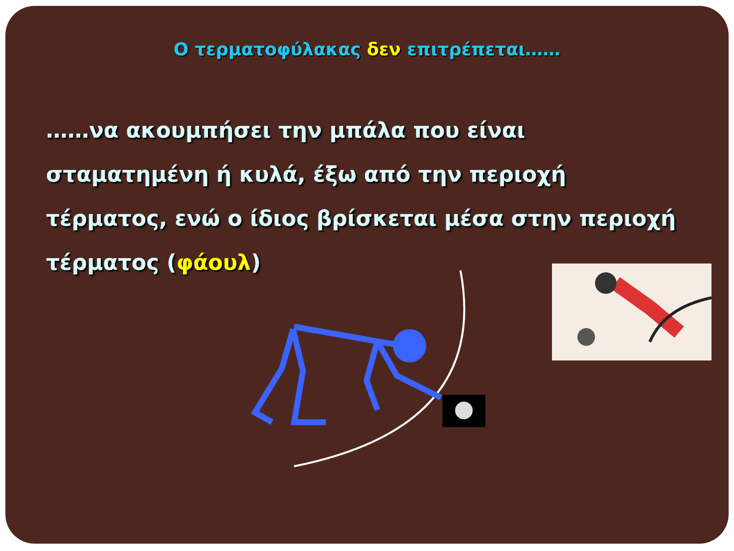Ο τερματοφύλακας δεν επιτρέπεται……
……να ακουμπήσει την μπάλα που είναι σταματημένη ή κυλά, έξω από την περιοχή τέρματος, ενώ ο ίδιος βρίσκεται μέσα στην περιοχή τέρματος (φάουλ)